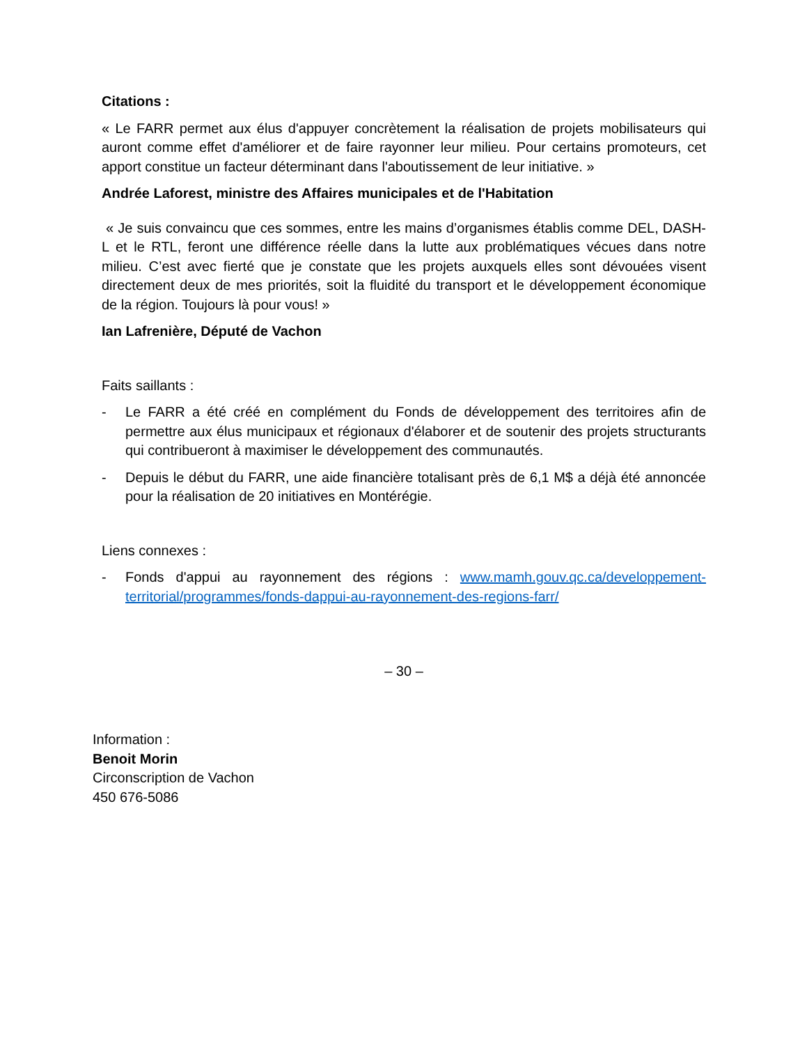Citations :
« Le FARR permet aux élus d'appuyer concrètement la réalisation de projets mobilisateurs qui auront comme effet d'améliorer et de faire rayonner leur milieu. Pour certains promoteurs, cet apport constitue un facteur déterminant dans l'aboutissement de leur initiative. »
Andrée Laforest, ministre des Affaires municipales et de l'Habitation
« Je suis convaincu que ces sommes, entre les mains d’organismes établis comme DEL, DASH-L et le RTL, feront une différence réelle dans la lutte aux problématiques vécues dans notre milieu. C’est avec fierté que je constate que les projets auxquels elles sont dévouées visent directement deux de mes priorités, soit la fluidité du transport et le développement économique de la région. Toujours là pour vous! »
Ian Lafrenière, Député de Vachon
Faits saillants :
- Le FARR a été créé en complément du Fonds de développement des territoires afin de permettre aux élus municipaux et régionaux d'élaborer et de soutenir des projets structurants qui contribueront à maximiser le développement des communautés.
- Depuis le début du FARR, une aide financière totalisant près de 6,1 M$ a déjà été annoncée pour la réalisation de 20 initiatives en Montérégie.
Liens connexes :
- Fonds d'appui au rayonnement des régions : www.mamh.gouv.qc.ca/developpement-territorial/programmes/fonds-dappui-au-rayonnement-des-regions-farr/
– 30 –
Information :
Benoit Morin
Circonscription de Vachon
450 676-5086